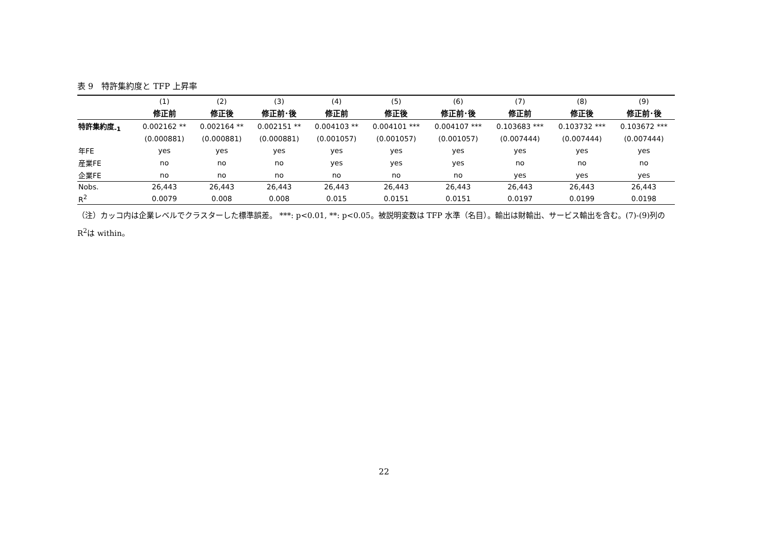表 9　特許集約度と TFP 上昇率
| | (1) | (2) | (3) | (4) | (5) | (6) | (7) | (8) | (9) |
| --- | --- | --- | --- | --- | --- | --- | --- | --- | --- |
| | 修正前 | 修正後 | 修正前･後 | 修正前 | 修正後 | 修正前･後 | 修正前 | 修正後 | 修正前･後 |
| 特許集約度<sub>-1</sub> | 0.002162 ** | 0.002164 ** | 0.002151 ** | 0.004103 ** | 0.004101 *** | 0.004107 *** | 0.103683 *** | 0.103732 *** | 0.103672 *** |
| | (0.000881) | (0.000881) | (0.000881) | (0.001057) | (0.001057) | (0.001057) | (0.007444) | (0.007444) | (0.007444) |
| 年FE | yes | yes | yes | yes | yes | yes | yes | yes | yes |
| 産業FE | no | no | no | yes | yes | yes | no | no | no |
| 企業FE | no | no | no | no | no | no | yes | yes | yes |
| Nobs. | 26,443 | 26,443 | 26,443 | 26,443 | 26,443 | 26,443 | 26,443 | 26,443 | 26,443 |
| R<sup>2</sup> | 0.0079 | 0.008 | 0.008 | 0.015 | 0.0151 | 0.0151 | 0.0197 | 0.0199 | 0.0198 |
（注）カッコ内は企業レベルでクラスターした標準誤差。 ***: p<0.01, **: p<0.05。被説明変数は TFP 水準（名目）。輸出は財輸出、サービス輸出を含む。(7)-(9)列の R<sup>2</sup>は within。
22